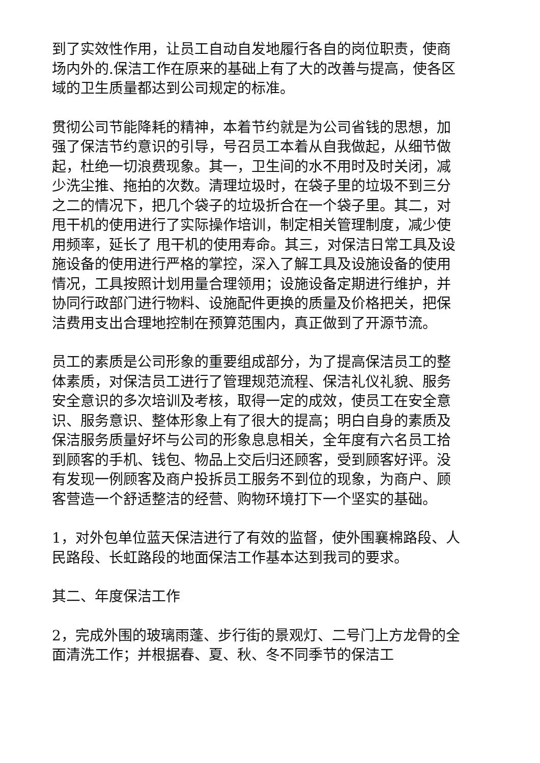到了实效性作用，让员工自动自发地履行各自的岗位职责，使商场内外的.保洁工作在原来的基础上有了大的改善与提高，使各区域的卫生质量都达到公司规定的标准。
贯彻公司节能降耗的精神，本着节约就是为公司省钱的思想，加强了保洁节约意识的引导，号召员工本着从自我做起，从细节做起，杜绝一切浪费现象。其一，卫生间的水不用时及时关闭，减少洗尘推、拖拍的次数。清理垃圾时，在袋子里的垃圾不到三分之二的情况下，把几个袋子的垃圾折合在一个袋子里。其二，对甩干机的使用进行了实际操作培训，制定相关管理制度，减少使用频率，延长了 甩干机的使用寿命。其三，对保洁日常工具及设施设备的使用进行严格的掌控，深入了解工具及设施设备的使用情况，工具按照计划用量合理领用；设施设备定期进行维护，并协同行政部门进行物料、设施配件更换的质量及价格把关，把保洁费用支出合理地控制在预算范围内，真正做到了开源节流。
员工的素质是公司形象的重要组成部分，为了提高保洁员工的整体素质，对保洁员工进行了管理规范流程、保洁礼仪礼貌、服务安全意识的多次培训及考核，取得一定的成效，使员工在安全意识、服务意识、整体形象上有了很大的提高；明白自身的素质及保洁服务质量好坏与公司的形象息息相关，全年度有六名员工拾到顾客的手机、钱包、物品上交后归还顾客，受到顾客好评。没有发现一例顾客及商户投拆员工服务不到位的现象，为商户、顾客营造一个舒适整洁的经营、购物环境打下一个坚实的基础。
1，对外包单位蓝天保洁进行了有效的监督，使外围襄棉路段、人民路段、长虹路段的地面保洁工作基本达到我司的要求。
其二、年度保洁工作
2，完成外围的玻璃雨蓬、步行街的景观灯、二号门上方龙骨的全面清洗工作；并根据春、夏、秋、冬不同季节的保洁工